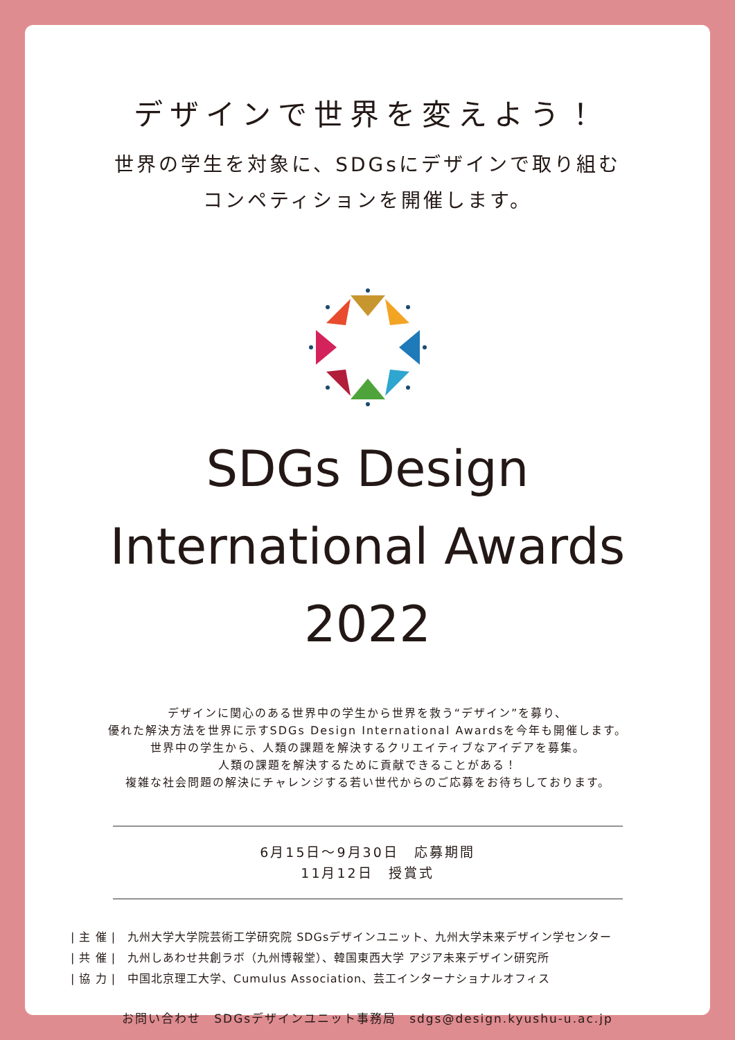デザインで世界を変えよう！
世界の学生を対象に、SDGsにデザインで取り組む
コンペティションを開催します。
SDGs Design
International Awards
2022
デザインに関心のある世界中の学生から世界を救う“デザイン”を募り、
優れた解決方法を世界に示すSDGs Design International Awardsを今年も開催します。
世界中の学生から、人類の課題を解決するクリエイティブなアイデアを募集。
人類の課題を解決するために貢献できることがある！
複雑な社会問題の解決にチャレンジする若い世代からのご応募をお待ちしております。
6月15日～9月30日　応募期間
11月12日　授賞式
| 主 催 |　九州大学大学院芸術工学研究院 SDGsデザインユニット、九州大学未来デザイン学センター
| 共 催 |　九州しあわせ共創ラボ（九州博報堂）、韓国東西大学 アジア未来デザイン研究所
| 協 力 |　中国北京理工大学、Cumulus Association、芸工インターナショナルオフィス
お問い合わせ　SDGsデザインユニット事務局　sdgs@design.kyushu-u.ac.jp